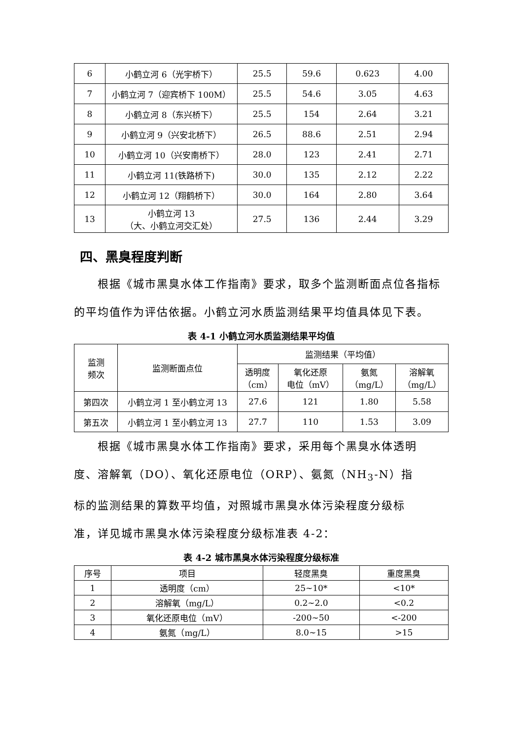| 6 | 小鹤立河 6（光宇桥下） | 25.5 | 59.6 | 0.623 | 4.00 |
| 7 | 小鹤立河 7（迎宾桥下 100M） | 25.5 | 54.6 | 3.05 | 4.63 |
| 8 | 小鹤立河 8（东兴桥下） | 25.5 | 154 | 2.64 | 3.21 |
| 9 | 小鹤立河 9（兴安北桥下） | 26.5 | 88.6 | 2.51 | 2.94 |
| 10 | 小鹤立河 10（兴安南桥下） | 28.0 | 123 | 2.41 | 2.71 |
| 11 | 小鹤立河 11(铁路桥下) | 30.0 | 135 | 2.12 | 2.22 |
| 12 | 小鹤立河 12（翔鹤桥下） | 30.0 | 164 | 2.80 | 3.64 |
| 13 | 小鹤立河 13 （大、小鹤立河交汇处） | 27.5 | 136 | 2.44 | 3.29 |
四、黑臭程度判断
根据《城市黑臭水体工作指南》要求，取多个监测断面点位各指标的平均值作为评估依据。小鹤立河水质监测结果平均值具体见下表。
表 4-1 小鹤立河水质监测结果平均值
| 监测 频次 | 监测断面点位 | 监测结果（平均值） | | | |
| | | 透明度 （cm） | 氧化还原 电位（mV） | 氨氮 （mg/L） | 溶解氧 （mg/L） |
| 第四次 | 小鹤立河 1 至小鹤立河 13 | 27.6 | 121 | 1.80 | 5.58 |
| 第五次 | 小鹤立河 1 至小鹤立河 13 | 27.7 | 110 | 1.53 | 3.09 |
根据《城市黑臭水体工作指南》要求，采用每个黑臭水体透明度、溶解氧（DO）、氧化还原电位（ORP）、氨氮（NH<sub>3</sub>-N）指标的监测结果的算数平均值，对照城市黑臭水体污染程度分级标准，详见城市黑臭水体污染程度分级标准表 4-2：
表 4-2 城市黑臭水体污染程度分级标准
| 序号 | 项目 | 轻度黑臭 | 重度黑臭 |
| 1 | 透明度（cm） | 25~10* | <10* |
| 2 | 溶解氧（mg/L） | 0.2~2.0 | <0.2 |
| 3 | 氧化还原电位（mV） | -200~50 | <-200 |
| 4 | 氨氮（mg/L） | 8.0~15 | >15 |